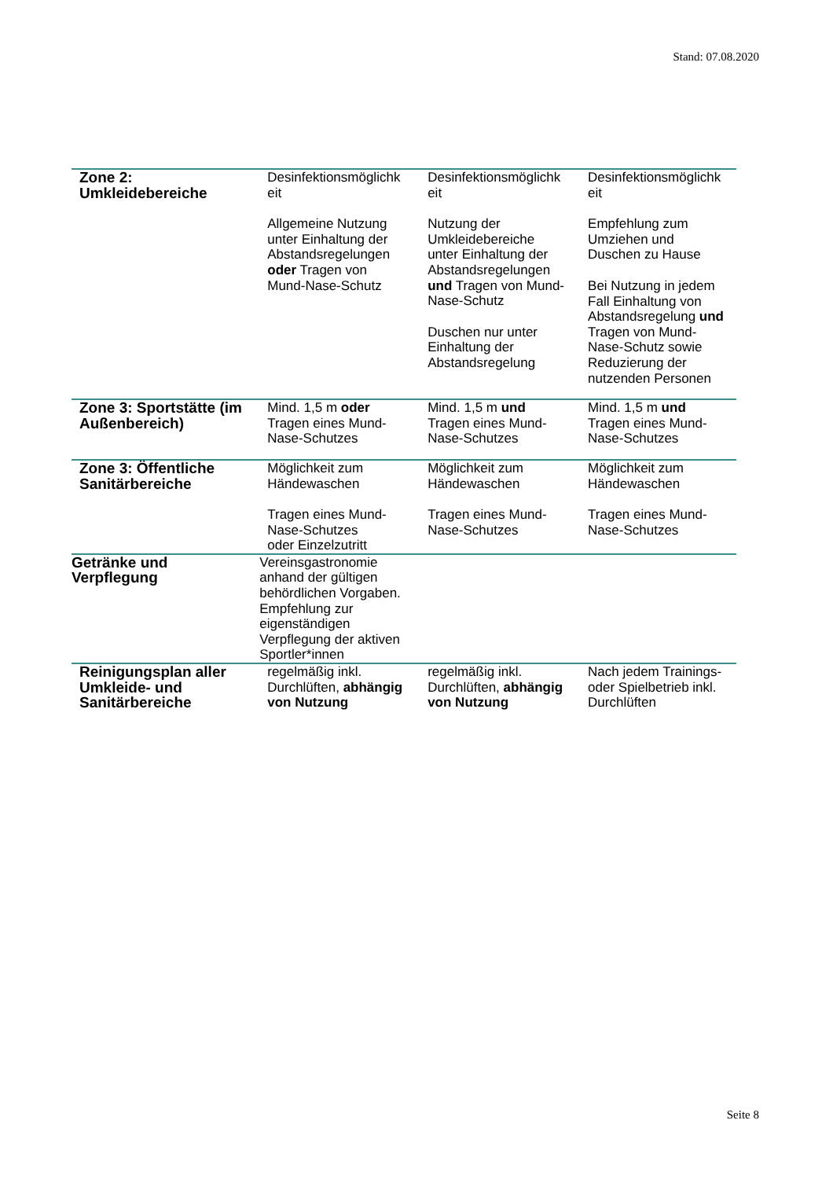Stand: 07.08.2020
| Zone 2: Umkleidebereiche | Desinfektionsmöglichk eit Allgemeine Nutzung unter Einhaltung der Abstandsregelungen oder Tragen von Mund-Nase-Schutz | Desinfektionsmöglichk eit Nutzung der Umkleidebereiche unter Einhaltung der Abstandsregelungen und Tragen von Mund-Nase-Schutz Duschen nur unter Einhaltung der Abstandsregelung | Desinfektionsmöglichk eit Empfehlung zum Umziehen und Duschen zu Hause Bei Nutzung in jedem Fall Einhaltung von Abstandsregelung und Tragen von Mund-Nase-Schutz sowie Reduzierung der nutzenden Personen |
| Zone 3: Sportstätte (im Außenbereich) | Mind. 1,5 m oder Tragen eines Mund-Nase-Schutzes | Mind. 1,5 m und Tragen eines Mund-Nase-Schutzes | Mind. 1,5 m und Tragen eines Mund-Nase-Schutzes |
| Zone 3: Öffentliche Sanitärbereiche | Möglichkeit zum Händewaschen Tragen eines Mund-Nase-Schutzes oder Einzelzutritt | Möglichkeit zum Händewaschen Tragen eines Mund-Nase-Schutzes | Möglichkeit zum Händewaschen Tragen eines Mund-Nase-Schutzes |
| Getränke und Verpflegung | Vereinsgastronomie anhand der gültigen behördlichen Vorgaben. Empfehlung zur eigenständigen Verpflegung der aktiven Sportler*innen | | |
| Reinigungsplan aller Umkleide- und Sanitärbereiche | regelmäßig inkl. Durchlüften, abhängig von Nutzung | regelmäßig inkl. Durchlüften, abhängig von Nutzung | Nach jedem Trainings- oder Spielbetrieb inkl. Durchlüften |
Seite 8